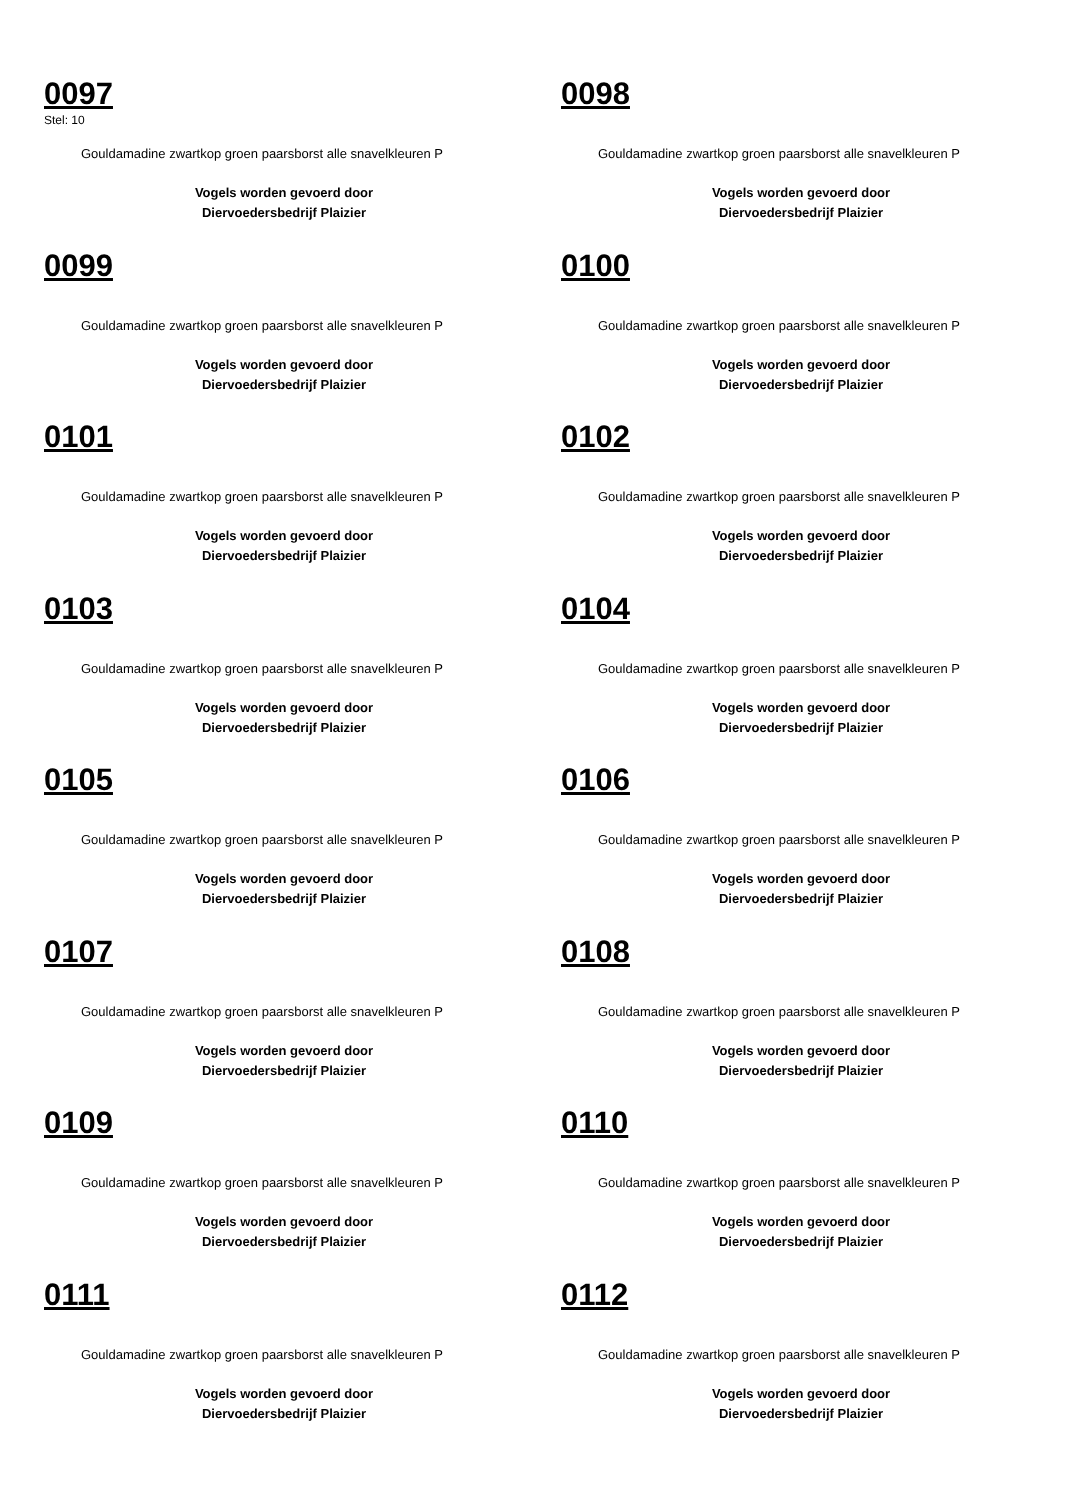0097
Stel: 10
Gouldamadine zwartkop groen paarsborst alle snavelkleuren P
Vogels worden gevoerd door
Diervoedersbedrijf Plaizier
0098
Gouldamadine zwartkop groen paarsborst alle snavelkleuren P
Vogels worden gevoerd door
Diervoedersbedrijf Plaizier
0099
Gouldamadine zwartkop groen paarsborst alle snavelkleuren P
Vogels worden gevoerd door
Diervoedersbedrijf Plaizier
0100
Gouldamadine zwartkop groen paarsborst alle snavelkleuren P
Vogels worden gevoerd door
Diervoedersbedrijf Plaizier
0101
Gouldamadine zwartkop groen paarsborst alle snavelkleuren P
Vogels worden gevoerd door
Diervoedersbedrijf Plaizier
0102
Gouldamadine zwartkop groen paarsborst alle snavelkleuren P
Vogels worden gevoerd door
Diervoedersbedrijf Plaizier
0103
Gouldamadine zwartkop groen paarsborst alle snavelkleuren P
Vogels worden gevoerd door
Diervoedersbedrijf Plaizier
0104
Gouldamadine zwartkop groen paarsborst alle snavelkleuren P
Vogels worden gevoerd door
Diervoedersbedrijf Plaizier
0105
Gouldamadine zwartkop groen paarsborst alle snavelkleuren P
Vogels worden gevoerd door
Diervoedersbedrijf Plaizier
0106
Gouldamadine zwartkop groen paarsborst alle snavelkleuren P
Vogels worden gevoerd door
Diervoedersbedrijf Plaizier
0107
Gouldamadine zwartkop groen paarsborst alle snavelkleuren P
Vogels worden gevoerd door
Diervoedersbedrijf Plaizier
0108
Gouldamadine zwartkop groen paarsborst alle snavelkleuren P
Vogels worden gevoerd door
Diervoedersbedrijf Plaizier
0109
Gouldamadine zwartkop groen paarsborst alle snavelkleuren P
Vogels worden gevoerd door
Diervoedersbedrijf Plaizier
0110
Gouldamadine zwartkop groen paarsborst alle snavelkleuren P
Vogels worden gevoerd door
Diervoedersbedrijf Plaizier
0111
Gouldamadine zwartkop groen paarsborst alle snavelkleuren P
Vogels worden gevoerd door
Diervoedersbedrijf Plaizier
0112
Gouldamadine zwartkop groen paarsborst alle snavelkleuren P
Vogels worden gevoerd door
Diervoedersbedrijf Plaizier